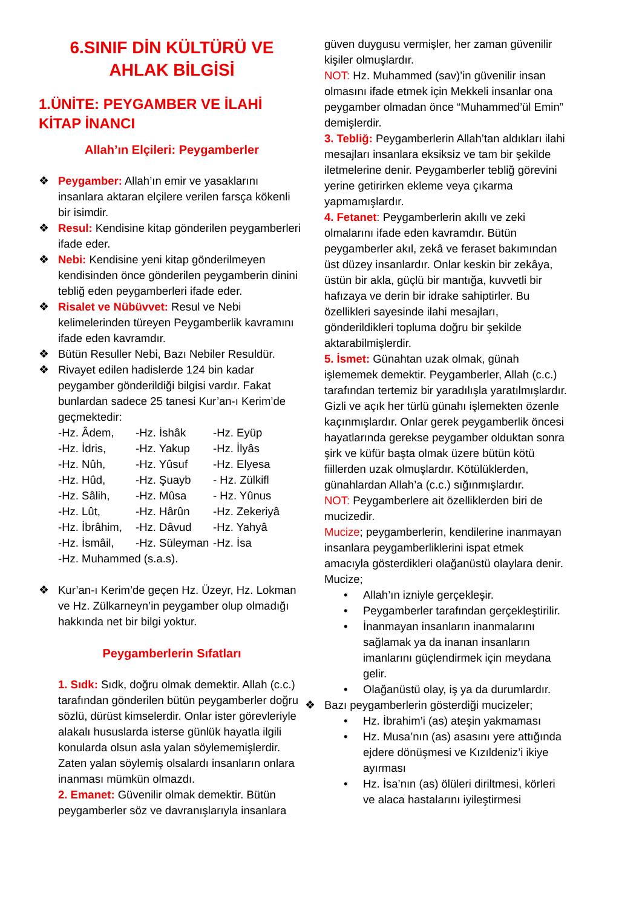6.SINIF DİN KÜLTÜRÜ VE AHLAK BİLGİSİ
1.ÜNİTE: PEYGAMBER VE İLAHİ KİTAP İNANCI
Allah’ın Elçileri: Peygamberler
❖ Peygamber: Allah’ın emir ve yasaklarını insanlara aktaran elçilere verilen farsça kökenli bir isimdir.
❖ Resul: Kendisine kitap gönderilen peygamberleri ifade eder.
❖ Nebi: Kendisine yeni kitap gönderilmeyen kendisinden önce gönderilen peygamberin dinini tebliğ eden peygamberleri ifade eder.
❖ Risalet ve Nübüvvet: Resul ve Nebi kelimelerinden türeyen Peygamberlik kavramını ifade eden kavramdır.
❖ Bütün Resuller Nebi, Bazı Nebiler Resuldür.
❖ Rivayet edilen hadislerde 124 bin kadar peygamber gönderildiği bilgisi vardır. Fakat bunlardan sadece 25 tanesi Kur’an-ı Kerim’de geçmektedir:
-Hz. Âdem, -Hz. İshâk -Hz. Eyüp
-Hz. İdris, -Hz. Yakup -Hz. İlyâs
-Hz. Nûh, -Hz. Yûsuf -Hz. Elyesa
-Hz. Hûd, -Hz. Şuayb - Hz. Zülkifl
-Hz. Sâlih, -Hz. Mûsa - Hz. Yûnus
-Hz. Lût, -Hz. Hârûn -Hz. Zekeriyâ
-Hz. İbrâhim, -Hz. Dâvud -Hz. Yahyâ
-Hz. İsmâil, -Hz. Süleyman -Hz. İsa
-Hz. Muhammed (s.a.s).
❖ Kur’an-ı Kerim’de geçen Hz. Üzeyr, Hz. Lokman ve Hz. Zülkarneyn’in peygamber olup olmadığı hakkında net bir bilgi yoktur.
Peygamberlerin Sıfatları
1. Sıdk: Sıdk, doğru olmak demektir. Allah (c.c.) tarafından gönderilen bütün peygamberler doğru sözlü, dürüst kimselerdir. Onlar ister görevleriyle alakalı hususlarda isterse günlük hayatla ilgili konularda olsun asla yalan söylememişlerdir. Zaten yalan söylemiş olsalardı insanların onlara inanması mümkün olmazdı.
2. Emanet: Güvenilir olmak demektir. Bütün peygamberler söz ve davranışlarıyla insanlara
güven duygusu vermişler, her zaman güvenilir kişiler olmuşlardır.
NOT: Hz. Muhammed (sav)’in güvenilir insan olmasını ifade etmek için Mekkeli insanlar ona peygamber olmadan önce “Muhammed’ül Emin” demişlerdir.
3. Tebliğ: Peygamberlerin Allah’tan aldıkları ilahi mesajları insanlara eksiksiz ve tam bir şekilde iletmelerine denir. Peygamberler tebliğ görevini yerine getirirken ekleme veya çıkarma yapmamışlardır.
4. Fetanet: Peygamberlerin akıllı ve zeki olmalarını ifade eden kavramdır. Bütün peygamberler akıl, zekâ ve feraset bakımından üst düzey insanlardır. Onlar keskin bir zekâya, üstün bir akla, güçlü bir mantığa, kuvvetli bir hafızaya ve derin bir idrake sahiptirler. Bu özellikleri sayesinde ilahi mesajları, gönderildikleri topluma doğru bir şekilde aktarabilmişlerdir.
5. İsmet: Günahtan uzak olmak, günah işlememek demektir. Peygamberler, Allah (c.c.) tarafından tertemiz bir yaradılışla yaratılmışlardır. Gizli ve açık her türlü günahı işlemekten özenle kaçınmışlardır. Onlar gerek peygamberlik öncesi hayatlarında gerekse peygamber olduktan sonra şirk ve küfür başta olmak üzere bütün kötü fiillerden uzak olmuşlardır. Kötülüklerden, günahlardan Allah’a (c.c.) sığınmışlardır.
NOT: Peygamberlere ait özelliklerden biri de mucizedir.
Mucize; peygamberlerin, kendilerine inanmayan insanlara peygamberliklerini ispat etmek amacıyla gösterdikleri olağanüstü olaylara denir. Mucize;
• Allah’ın izniyle gerçekleşir.
• Peygamberler tarafından gerçekleştirilir.
• İnanmayan insanların inanmalarını sağlamak ya da inanan insanların imanlarını güçlendirmek için meydana gelir.
• Olağanüstü olay, iş ya da durumlardır.
❖ Bazı peygamberlerin gösterdiği mucizeler;
• Hz. İbrahim’i (as) ateşin yakmaması
• Hz. Musa’nın (as) asasını yere attığında ejdere dönüşmesi ve Kızıldeniz’i ikiye ayırması
• Hz. İsa’nın (as) ölüleri diriltmesi, körleri ve alaca hastalarını iyileştirmesi